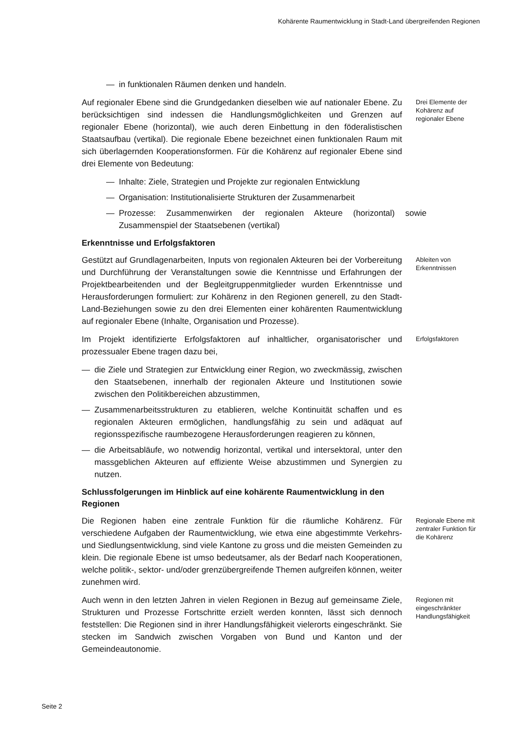Kohärente Raumentwicklung in Stadt-Land übergreifenden Regionen
— in funktionalen Räumen denken und handeln.
Auf regionaler Ebene sind die Grundgedanken dieselben wie auf nationaler Ebene. Zu berücksichtigen sind indessen die Handlungsmöglichkeiten und Grenzen auf regionaler Ebene (horizontal), wie auch deren Einbettung in den föderalistischen Staatsaufbau (vertikal). Die regionale Ebene bezeichnet einen funktionalen Raum mit sich überlagernden Kooperationsformen. Für die Kohärenz auf regionaler Ebene sind drei Elemente von Bedeutung:
Drei Elemente der Kohärenz auf regionaler Ebene
— Inhalte: Ziele, Strategien und Projekte zur regionalen Entwicklung
— Organisation: Institutionalisierte Strukturen der Zusammenarbeit
— Prozesse: Zusammenwirken der regionalen Akteure (horizontal) sowie Zusammenspiel der Staatsebenen (vertikal)
Erkenntnisse und Erfolgsfaktoren
Gestützt auf Grundlagenarbeiten, Inputs von regionalen Akteuren bei der Vorbereitung und Durchführung der Veranstaltungen sowie die Kenntnisse und Erfahrungen der Projektbearbeitenden und der Begleitgruppenmitglieder wurden Erkenntnisse und Herausforderungen formuliert: zur Kohärenz in den Regionen generell, zu den Stadt-Land-Beziehungen sowie zu den drei Elementen einer kohärenten Raumentwicklung auf regionaler Ebene (Inhalte, Organisation und Prozesse).
Ableiten von Erkenntnissen
Im Projekt identifizierte Erfolgsfaktoren auf inhaltlicher, organisatorischer und prozessualer Ebene tragen dazu bei,
Erfolgsfaktoren
— die Ziele und Strategien zur Entwicklung einer Region, wo zweckmässig, zwischen den Staatsebenen, innerhalb der regionalen Akteure und Institutionen sowie zwischen den Politikbereichen abzustimmen,
— Zusammenarbeitsstrukturen zu etablieren, welche Kontinuität schaffen und es regionalen Akteuren ermöglichen, handlungsfähig zu sein und adäquat auf regionsspezifische raumbezogene Herausforderungen reagieren zu können,
— die Arbeitsabläufe, wo notwendig horizontal, vertikal und intersektoral, unter den massgeblichen Akteuren auf effiziente Weise abzustimmen und Synergien zu nutzen.
Schlussfolgerungen im Hinblick auf eine kohärente Raumentwicklung in den Regionen
Die Regionen haben eine zentrale Funktion für die räumliche Kohärenz. Für verschiedene Aufgaben der Raumentwicklung, wie etwa eine abgestimmte Verkehrs- und Siedlungsentwicklung, sind viele Kantone zu gross und die meisten Gemeinden zu klein. Die regionale Ebene ist umso bedeutsamer, als der Bedarf nach Kooperationen, welche politik-, sektor- und/oder grenzübergreifende Themen aufgreifen können, weiter zunehmen wird.
Regionale Ebene mit zentraler Funktion für die Kohärenz
Auch wenn in den letzten Jahren in vielen Regionen in Bezug auf gemeinsame Ziele, Strukturen und Prozesse Fortschritte erzielt werden konnten, lässt sich dennoch feststellen: Die Regionen sind in ihrer Handlungsfähigkeit vielerorts eingeschränkt. Sie stecken im Sandwich zwischen Vorgaben von Bund und Kanton und der Gemeindeautonomie.
Regionen mit eingeschränkter Handlungsfähigkeit
Seite 2